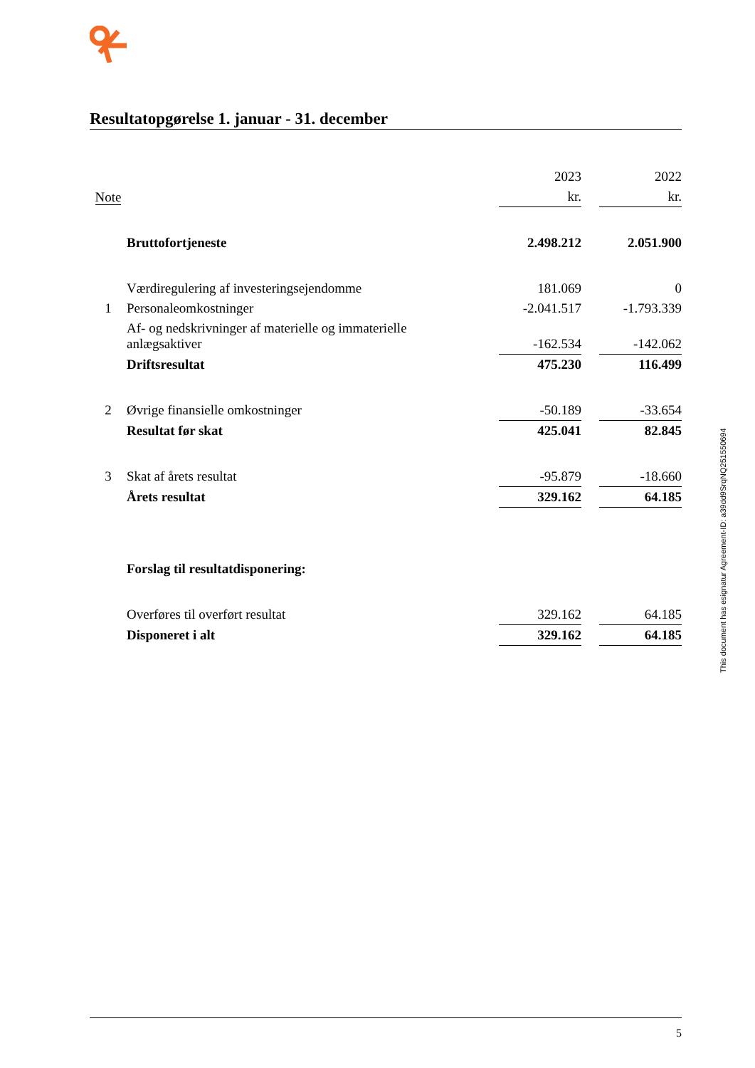Resultatopgørelse 1. januar - 31. december
| | | 2023 | | 2022 |
| Note | | kr. | | kr. |
| | Bruttofortjeneste | 2.498.212 | | 2.051.900 |
| | Værdiregulering af investeringsejendomme | 181.069 | | 0 |
| 1 | Personaleomkostninger | -2.041.517 | | -1.793.339 |
| | Af- og nedskrivninger af materielle og immaterielle anlægsaktiver | -162.534 | | -142.062 |
| | Driftsresultat | 475.230 | | 116.499 |
| 2 | Øvrige finansielle omkostninger | -50.189 | | -33.654 |
| | Resultat før skat | 425.041 | | 82.845 |
| 3 | Skat af årets resultat | -95.879 | | -18.660 |
| | Årets resultat | 329.162 | | 64.185 |
| | Forslag til resultatdisponering: | | | |
| | Overføres til overført resultat | 329.162 | | 64.185 |
| | Disponeret i alt | 329.162 | | 64.185 |
This document has esignatur Agreement-ID: a39dd9SrqNQ251550694
5